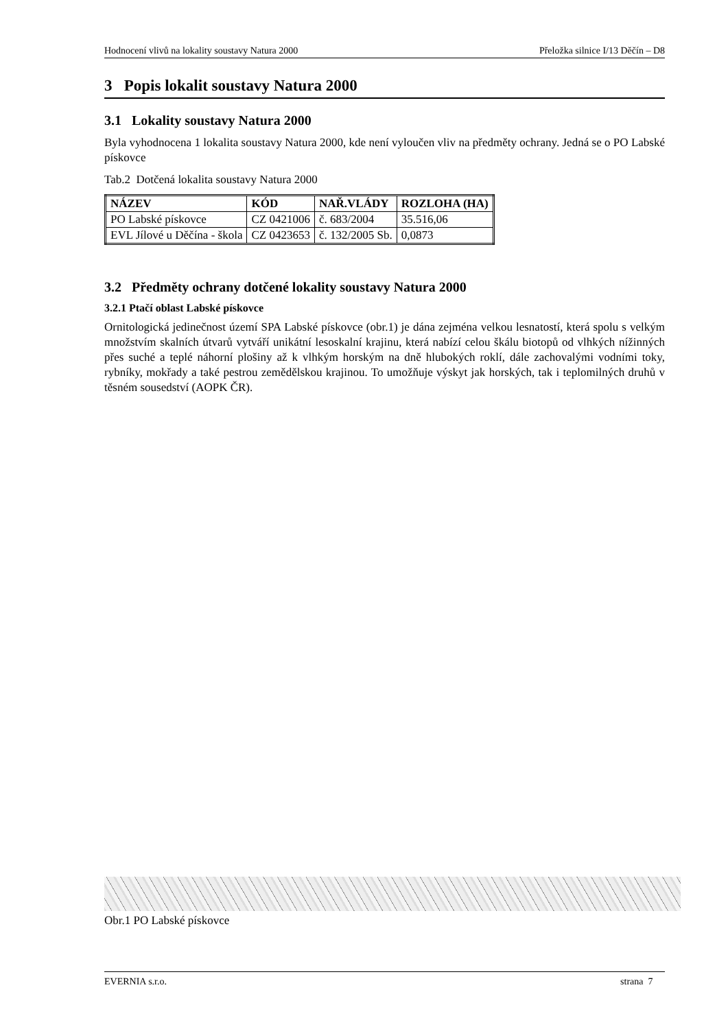Hodnocení vlivů na lokality soustavy Natura 2000 Přeložka silnice I/13 Děčín – D8
3 Popis lokalit soustavy Natura 2000
3.1 Lokality soustavy Natura 2000
Byla vyhodnocena 1 lokalita soustavy Natura 2000, kde není vyloučen vliv na předměty ochrany. Jedná se o PO Labské pískovce
Tab.2 Dotčená lokalita soustavy Natura 2000
| NÁZEV | KÓD | NAŘ.VLÁDY | ROZLOHA (HA) |
| --- | --- | --- | --- |
| PO Labské pískovce | CZ 0421006 | č. 683/2004 | 35.516,06 |
| EVL Jílové u Děčína - škola | CZ 0423653 | č. 132/2005 Sb. | 0,0873 |
3.2 Předměty ochrany dotčené lokality soustavy Natura 2000
3.2.1 Ptačí oblast Labské pískovce
Ornitologická jedinečnost území SPA Labské pískovce (obr.1) je dána zejména velkou lesnatostí, která spolu s velkým množstvím skalních útvarů vytváří unikátní lesoskalní krajinu, která nabízí celou škálu biotopů od vlhkých nížinných přes suché a teplé náhorní plošiny až k vlhkým horským na dně hlubokých roklí, dále zachovalými vodními toky, rybníky, mokřady a také pestrou zemědělskou krajinou. To umožňuje výskyt jak horských, tak i teplomilných druhů v těsném sousedství (AOPK ČR).
Obr.1 PO Labské pískovce
EVERNIA s.r.o. strana 7